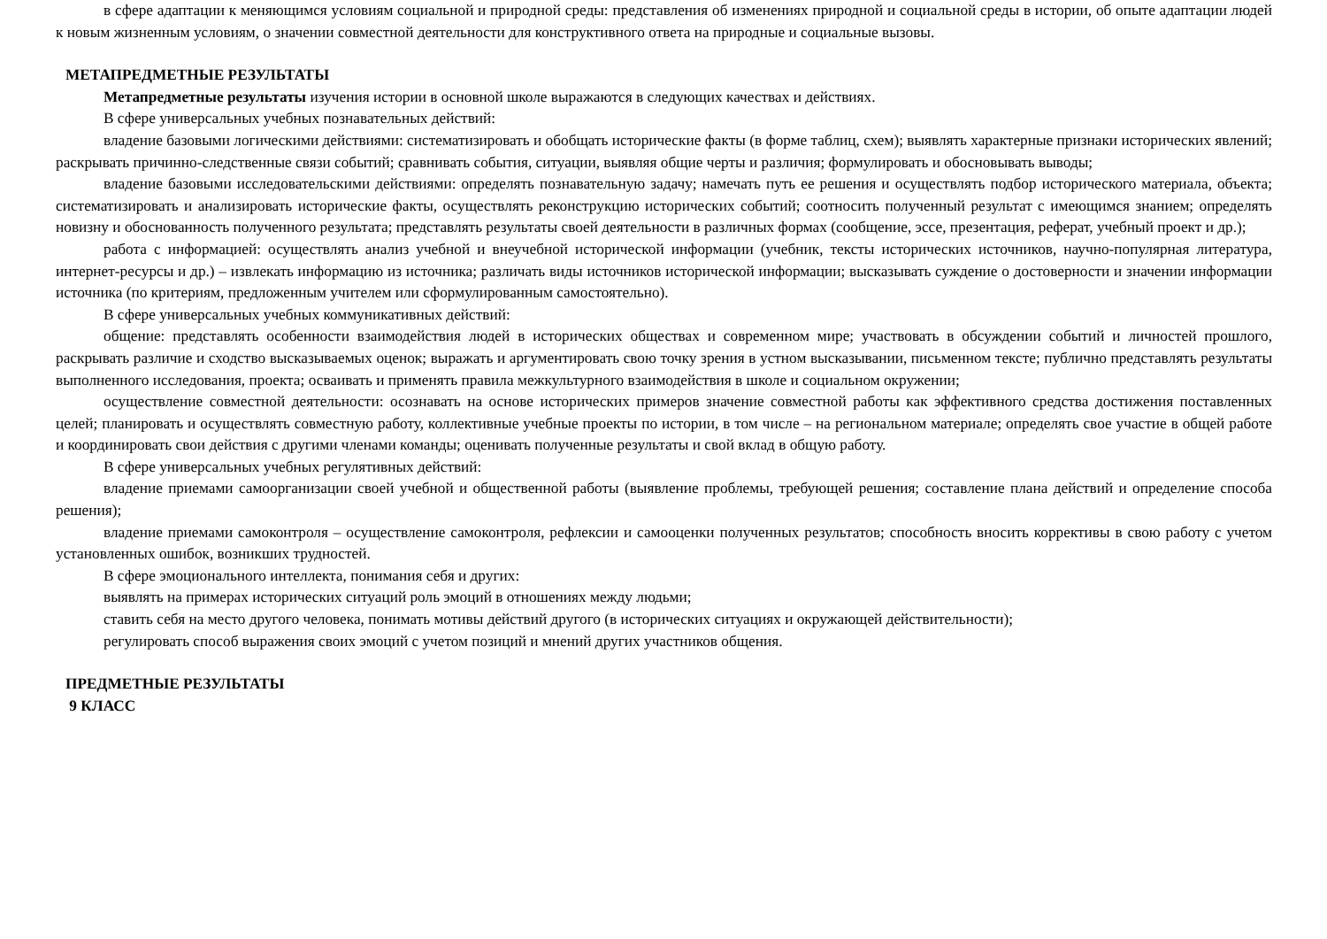в сфере адаптации к меняющимся условиям социальной и природной среды: представления об изменениях природной и социальной среды в истории, об опыте адаптации людей к новым жизненным условиям, о значении совместной деятельности для конструктивного ответа на природные и социальные вызовы.
МЕТАПРЕДМЕТНЫЕ РЕЗУЛЬТАТЫ
Метапредметные результаты изучения истории в основной школе выражаются в следующих качествах и действиях.
В сфере универсальных учебных познавательных действий:
владение базовыми логическими действиями: систематизировать и обобщать исторические факты (в форме таблиц, схем); выявлять характерные признаки исторических явлений; раскрывать причинно-следственные связи событий; сравнивать события, ситуации, выявляя общие черты и различия; формулировать и обосновывать выводы;
владение базовыми исследовательскими действиями: определять познавательную задачу; намечать путь ее решения и осуществлять подбор исторического материала, объекта; систематизировать и анализировать исторические факты, осуществлять реконструкцию исторических событий; соотносить полученный результат с имеющимся знанием; определять новизну и обоснованность полученного результата; представлять результаты своей деятельности в различных формах (сообщение, эссе, презентация, реферат, учебный проект и др.);
работа с информацией: осуществлять анализ учебной и внеучебной исторической информации (учебник, тексты исторических источников, научно-популярная литература, интернет-ресурсы и др.) – извлекать информацию из источника; различать виды источников исторической информации; высказывать суждение о достоверности и значении информации источника (по критериям, предложенным учителем или сформулированным самостоятельно).
В сфере универсальных учебных коммуникативных действий:
общение: представлять особенности взаимодействия людей в исторических обществах и современном мире; участвовать в обсуждении событий и личностей прошлого, раскрывать различие и сходство высказываемых оценок; выражать и аргументировать свою точку зрения в устном высказывании, письменном тексте; публично представлять результаты выполненного исследования, проекта; осваивать и применять правила межкультурного взаимодействия в школе и социальном окружении;
осуществление совместной деятельности: осознавать на основе исторических примеров значение совместной работы как эффективного средства достижения поставленных целей; планировать и осуществлять совместную работу, коллективные учебные проекты по истории, в том числе – на региональном материале; определять свое участие в общей работе и координировать свои действия с другими членами команды; оценивать полученные результаты и свой вклад в общую работу.
В сфере универсальных учебных регулятивных действий:
владение приемами самоорганизации своей учебной и общественной работы (выявление проблемы, требующей решения; составление плана действий и определение способа решения);
владение приемами самоконтроля – осуществление самоконтроля, рефлексии и самооценки полученных результатов; способность вносить коррективы в свою работу с учетом установленных ошибок, возникших трудностей.
В сфере эмоционального интеллекта, понимания себя и других:
выявлять на примерах исторических ситуаций роль эмоций в отношениях между людьми;
ставить себя на место другого человека, понимать мотивы действий другого (в исторических ситуациях и окружающей действительности);
регулировать способ выражения своих эмоций с учетом позиций и мнений других участников общения.
ПРЕДМЕТНЫЕ РЕЗУЛЬТАТЫ
9 КЛАСС